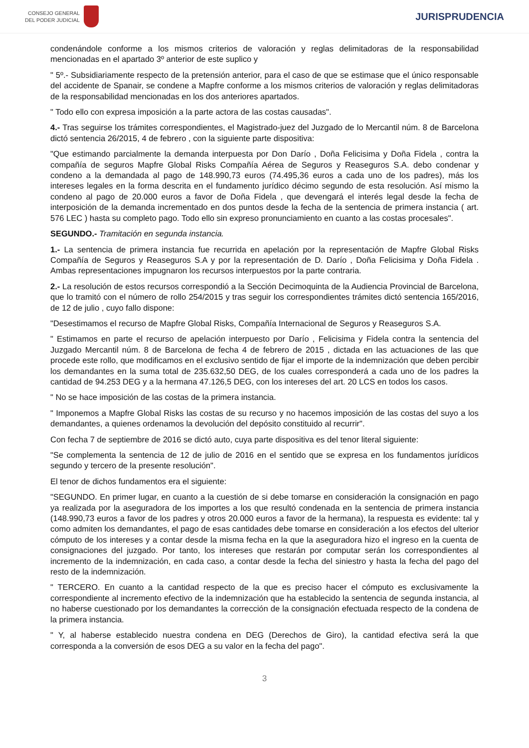CONSEJO GENERAL
DEL PODER JUDICIAL
JURISPRUDENCIA
condenándole conforme a los mismos criterios de valoración y reglas delimitadoras de la responsabilidad mencionadas en el apartado 3º anterior de este suplico y
" 5º.- Subsidiariamente respecto de la pretensión anterior, para el caso de que se estimase que el único responsable del accidente de Spanair, se condene a Mapfre conforme a los mismos criterios de valoración y reglas delimitadoras de la responsabilidad mencionadas en los dos anteriores apartados.
" Todo ello con expresa imposición a la parte actora de las costas causadas".
4.- Tras seguirse los trámites correspondientes, el Magistrado-juez del Juzgado de lo Mercantil núm. 8 de Barcelona dictó sentencia 26/2015, 4 de febrero , con la siguiente parte dispositiva:
"Que estimando parcialmente la demanda interpuesta por Don Darío , Doña Felicisima y Doña Fidela , contra la compañía de seguros Mapfre Global Risks Compañía Aérea de Seguros y Reaseguros S.A. debo condenar y condeno a la demandada al pago de 148.990,73 euros (74.495,36 euros a cada uno de los padres), más los intereses legales en la forma descrita en el fundamento jurídico décimo segundo de esta resolución. Así mismo la condeno al pago de 20.000 euros a favor de Doña Fidela , que devengará el interés legal desde la fecha de interposición de la demanda incrementado en dos puntos desde la fecha de la sentencia de primera instancia ( art. 576 LEC ) hasta su completo pago. Todo ello sin expreso pronunciamiento en cuanto a las costas procesales".
SEGUNDO.- Tramitación en segunda instancia.
1.- La sentencia de primera instancia fue recurrida en apelación por la representación de Mapfre Global Risks Compañía de Seguros y Reaseguros S.A y por la representación de D. Darío , Doña Felicisima y Doña Fidela . Ambas representaciones impugnaron los recursos interpuestos por la parte contraria.
2.- La resolución de estos recursos correspondió a la Sección Decimoquinta de la Audiencia Provincial de Barcelona, que lo tramitó con el número de rollo 254/2015 y tras seguir los correspondientes trámites dictó sentencia 165/2016, de 12 de julio , cuyo fallo dispone:
"Desestimamos el recurso de Mapfre Global Risks, Compañía Internacional de Seguros y Reaseguros S.A.
" Estimamos en parte el recurso de apelación interpuesto por Darío , Felicisima y Fidela contra la sentencia del Juzgado Mercantil núm. 8 de Barcelona de fecha 4 de febrero de 2015 , dictada en las actuaciones de las que procede este rollo, que modificamos en el exclusivo sentido de fijar el importe de la indemnización que deben percibir los demandantes en la suma total de 235.632,50 DEG, de los cuales corresponderá a cada uno de los padres la cantidad de 94.253 DEG y a la hermana 47.126,5 DEG, con los intereses del art. 20 LCS en todos los casos.
" No se hace imposición de las costas de la primera instancia.
" Imponemos a Mapfre Global Risks las costas de su recurso y no hacemos imposición de las costas del suyo a los demandantes, a quienes ordenamos la devolución del depósito constituido al recurrir".
Con fecha 7 de septiembre de 2016 se dictó auto, cuya parte dispositiva es del tenor literal siguiente:
"Se complementa la sentencia de 12 de julio de 2016 en el sentido que se expresa en los fundamentos jurídicos segundo y tercero de la presente resolución".
El tenor de dichos fundamentos era el siguiente:
"SEGUNDO. En primer lugar, en cuanto a la cuestión de si debe tomarse en consideración la consignación en pago ya realizada por la aseguradora de los importes a los que resultó condenada en la sentencia de primera instancia (148.990,73 euros a favor de los padres y otros 20.000 euros a favor de la hermana), la respuesta es evidente: tal y como admiten los demandantes, el pago de esas cantidades debe tomarse en consideración a los efectos del ulterior cómputo de los intereses y a contar desde la misma fecha en la que la aseguradora hizo el ingreso en la cuenta de consignaciones del juzgado. Por tanto, los intereses que restarán por computar serán los correspondientes al incremento de la indemnización, en cada caso, a contar desde la fecha del siniestro y hasta la fecha del pago del resto de la indemnización.
" TERCERO. En cuanto a la cantidad respecto de la que es preciso hacer el cómputo es exclusivamente la correspondiente al incremento efectivo de la indemnización que ha establecido la sentencia de segunda instancia, al no haberse cuestionado por los demandantes la corrección de la consignación efectuada respecto de la condena de la primera instancia.
" Y, al haberse establecido nuestra condena en DEG (Derechos de Giro), la cantidad efectiva será la que corresponda a la conversión de esos DEG a su valor en la fecha del pago".
3